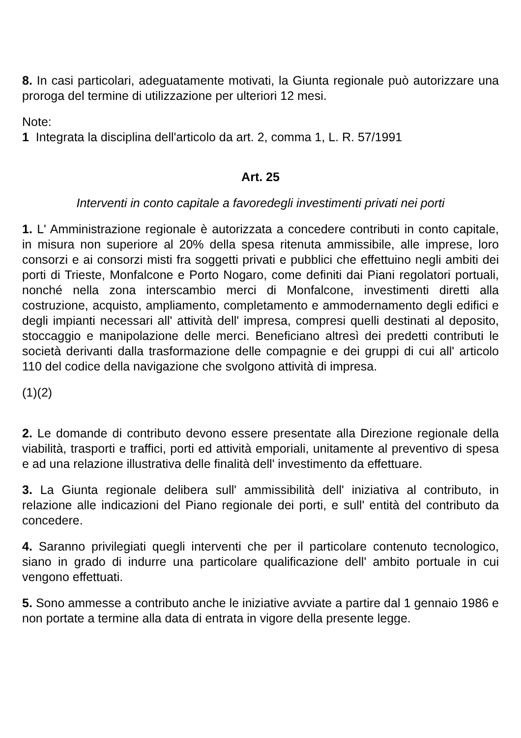8. In casi particolari, adeguatamente motivati, la Giunta regionale può autorizzare una proroga del termine di utilizzazione per ulteriori 12 mesi.
Note:
1 Integrata la disciplina dell'articolo da art. 2, comma 1, L. R. 57/1991
Art. 25
Interventi in conto capitale a favoredegli investimenti privati nei porti
1. L' Amministrazione regionale è autorizzata a concedere contributi in conto capitale, in misura non superiore al 20% della spesa ritenuta ammissibile, alle imprese, loro consorzi e ai consorzi misti fra soggetti privati e pubblici che effettuino negli ambiti dei porti di Trieste, Monfalcone e Porto Nogaro, come definiti dai Piani regolatori portuali, nonché nella zona interscambio merci di Monfalcone, investimenti diretti alla costruzione, acquisto, ampliamento, completamento e ammodernamento degli edifici e degli impianti necessari all' attività dell' impresa, compresi quelli destinati al deposito, stoccaggio e manipolazione delle merci. Beneficiano altresì dei predetti contributi le società derivanti dalla trasformazione delle compagnie e dei gruppi di cui all' articolo 110 del codice della navigazione che svolgono attività di impresa.
(1)(2)
2. Le domande di contributo devono essere presentate alla Direzione regionale della viabilità, trasporti e traffici, porti ed attività emporiali, unitamente al preventivo di spesa e ad una relazione illustrativa delle finalità dell' investimento da effettuare.
3. La Giunta regionale delibera sull' ammissibilità dell' iniziativa al contributo, in relazione alle indicazioni del Piano regionale dei porti, e sull' entità del contributo da concedere.
4. Saranno privilegiati quegli interventi che per il particolare contenuto tecnologico, siano in grado di indurre una particolare qualificazione dell' ambito portuale in cui vengono effettuati.
5. Sono ammesse a contributo anche le iniziative avviate a partire dal 1 gennaio 1986 e non portate a termine alla data di entrata in vigore della presente legge.